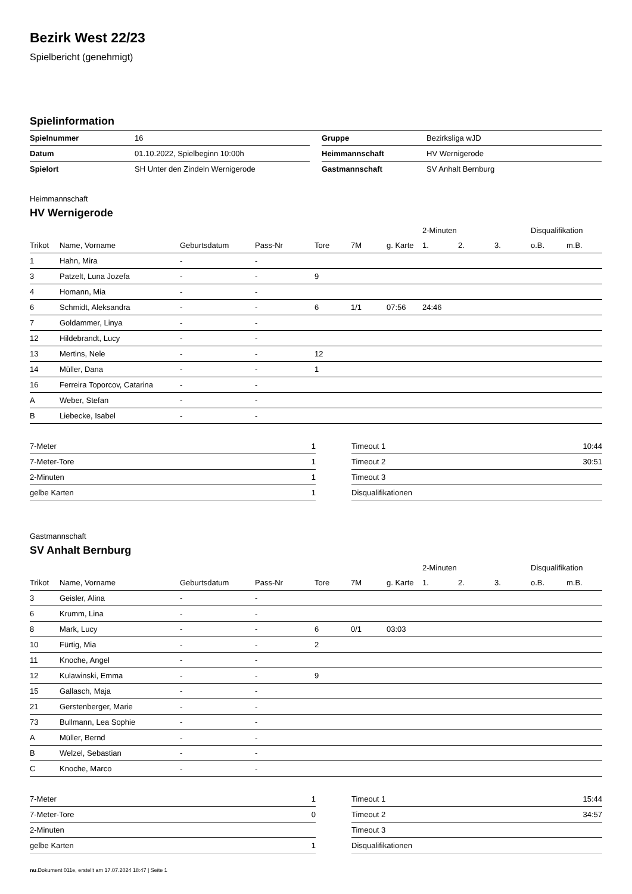Bezirk West 22/23
Spielbericht (genehmigt)
Spielinformation
| Spielnummer | 16 |
| Datum | 01.10.2022, Spielbeginn 10:00h |
| Spielort | SH Unter den Zindeln Wernigerode |
| Gruppe | Bezirksliga wJD |
| Heimmannschaft | HV Wernigerode |
| Gastmannschaft | SV Anhalt Bernburg |
Heimmannschaft
HV Wernigerode
| | | | | | | | | 2-Minuten | | | Disqualifikation | |
| --- | --- | --- | --- | --- | --- | --- | --- | --- | --- | --- | --- | --- |
| Trikot | Name, Vorname | Geburtsdatum | Pass-Nr | Tore | 7M | g. Karte | | 1. | 2. | 3. | o.B. | m.B. |
| 1 | Hahn, Mira | - | - | | | | | | | | | |
| 3 | Patzelt, Luna Jozefa | - | - | 9 | | | | | | | | |
| 4 | Homann, Mia | - | - | | | | | | | | | |
| 6 | Schmidt, Aleksandra | - | - | 6 | 1/1 | 07:56 | | 24:46 | | | | |
| 7 | Goldammer, Linya | - | - | | | | | | | | | |
| 12 | Hildebrandt, Lucy | - | - | | | | | | | | | |
| 13 | Mertins, Nele | - | - | 12 | | | | | | | | |
| 14 | Müller, Dana | - | - | 1 | | | | | | | | |
| 16 | Ferreira Toporcov, Catarina | - | - | | | | | | | | | |
| A | Weber, Stefan | - | - | | | | | | | | | |
| B | Liebecke, Isabel | - | - | | | | | | | | | |
| 7-Meter | 1 |
| 7-Meter-Tore | 1 |
| 2-Minuten | 1 |
| gelbe Karten | 1 |
| Timeout 1 | 10:44 |
| Timeout 2 | 30:51 |
| Timeout 3 | |
| Disqualifikationen | |
Gastmannschaft
SV Anhalt Bernburg
| | | | | | | | | 2-Minuten | | | Disqualifikation | |
| --- | --- | --- | --- | --- | --- | --- | --- | --- | --- | --- | --- | --- |
| Trikot | Name, Vorname | Geburtsdatum | Pass-Nr | Tore | 7M | g. Karte | | 1. | 2. | 3. | o.B. | m.B. |
| 3 | Geisler, Alina | - | - | | | | | | | | | |
| 6 | Krumm, Lina | - | - | | | | | | | | | |
| 8 | Mark, Lucy | - | - | 6 | 0/1 | 03:03 | | | | | | |
| 10 | Fürtig, Mia | - | - | 2 | | | | | | | | |
| 11 | Knoche, Angel | - | - | | | | | | | | | |
| 12 | Kulawinski, Emma | - | - | 9 | | | | | | | | |
| 15 | Gallasch, Maja | - | - | | | | | | | | | |
| 21 | Gerstenberger, Marie | - | - | | | | | | | | | |
| 73 | Bullmann, Lea Sophie | - | - | | | | | | | | | |
| A | Müller, Bernd | - | - | | | | | | | | | |
| B | Welzel, Sebastian | - | - | | | | | | | | | |
| C | Knoche, Marco | - | - | | | | | | | | | |
| 7-Meter | 1 |
| 7-Meter-Tore | 0 |
| 2-Minuten | |
| gelbe Karten | 1 |
| Timeout 1 | 15:44 |
| Timeout 2 | 34:57 |
| Timeout 3 | |
| Disqualifikationen | |
nu.Dokument 011e, erstellt am 17.07.2024 18:47 | Seite 1